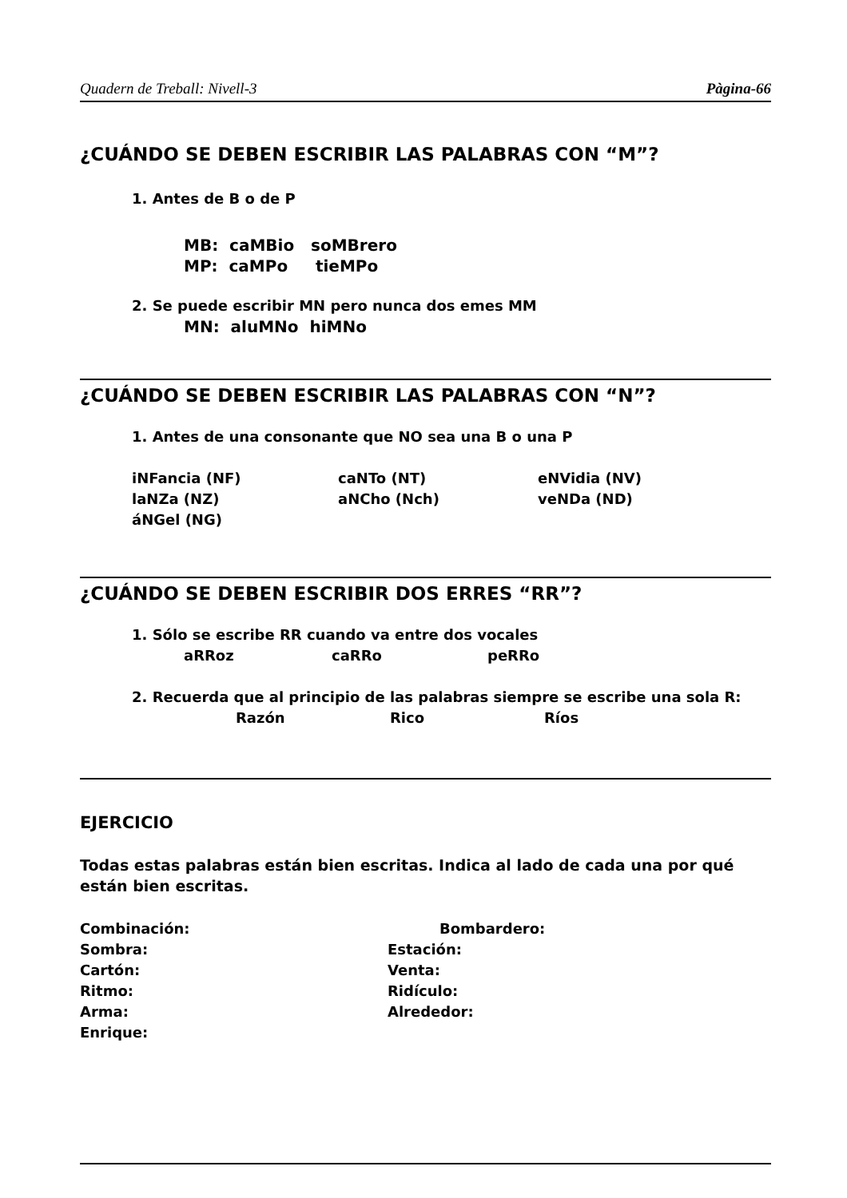Quadern de Treball: Nivell-3 Pàgina-66
¿CUÁNDO SE DEBEN ESCRIBIR LAS PALABRAS CON “M”?
1. Antes de B o de P
MB: caMBio soMBrero
MP: caMPo tieMPo
2. Se puede escribir MN pero nunca dos emes MM
MN: aluMNo hiMNo
¿CUÁNDO SE DEBEN ESCRIBIR LAS PALABRAS CON “N”?
1. Antes de una consonante que NO sea una B o una P
iNFancia (NF) caNTo (NT) eNVidia (NV)
laNZa (NZ) aNCho (Nch) veNDa (ND)
áNGel (NG)
¿CUÁNDO SE DEBEN ESCRIBIR DOS ERRES “RR”?
1. Sólo se escribe RR cuando va entre dos vocales
aRRoz caRRo peRRo
2. Recuerda que al principio de las palabras siempre se escribe una sola R:
Razón Rico Ríos
EJERCICIO
Todas estas palabras están bien escritas. Indica al lado de cada una por qué están bien escritas.
Combinación: Bombardero:
Sombra: Estación:
Cartón: Venta:
Ritmo: Ridículo:
Arma: Alrededor:
Enrique: